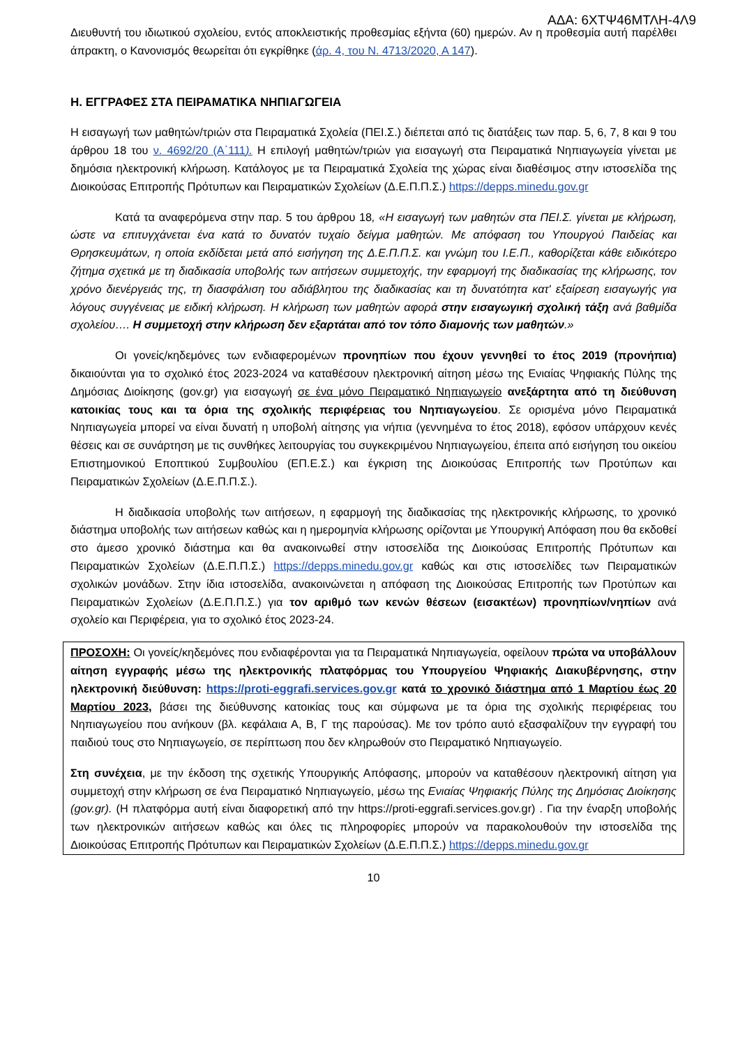ΑΔΑ: 6ΧΤΨ46ΜΤΛΗ-4Λ9
Διευθυντή του ιδιωτικού σχολείου, εντός αποκλειστικής προθεσμίας εξήντα (60) ημερών. Αν η προθεσμία αυτή παρέλθει άπρακτη, ο Κανονισμός θεωρείται ότι εγκρίθηκε (άρ. 4, του Ν. 4713/2020, Α 147).
Η. ΕΓΓΡΑΦΕΣ ΣΤΑ ΠΕΙΡΑΜΑΤΙΚΑ ΝΗΠΙΑΓΩΓΕΙΑ
Η εισαγωγή των μαθητών/τριών στα Πειραματικά Σχολεία (ΠΕΙ.Σ.) διέπεται από τις διατάξεις των παρ. 5, 6, 7, 8 και 9 του άρθρου 18 του ν. 4692/20 (Α΄111). Η επιλογή μαθητών/τριών για εισαγωγή στα Πειραματικά Νηπιαγωγεία γίνεται με δημόσια ηλεκτρονική κλήρωση. Κατάλογος με τα Πειραματικά Σχολεία της χώρας είναι διαθέσιμος στην ιστοσελίδα της Διοικούσας Επιτροπής Πρότυπων και Πειραματικών Σχολείων (Δ.Ε.Π.Π.Σ.) https://depps.minedu.gov.gr
Κατά τα αναφερόμενα στην παρ. 5 του άρθρου 18, «Η εισαγωγή των μαθητών στα ΠΕΙ.Σ. γίνεται με κλήρωση, ώστε να επιτυγχάνεται ένα κατά το δυνατόν τυχαίο δείγμα μαθητών. Με απόφαση του Υπουργού Παιδείας και Θρησκευμάτων, η οποία εκδίδεται μετά από εισήγηση της Δ.Ε.Π.Π.Σ. και γνώμη του Ι.Ε.Π., καθορίζεται κάθε ειδικότερο ζήτημα σχετικά με τη διαδικασία υποβολής των αιτήσεων συμμετοχής, την εφαρμογή της διαδικασίας της κλήρωσης, τον χρόνο διενέργειάς της, τη διασφάλιση του αδιάβλητου της διαδικασίας και τη δυνατότητα κατ' εξαίρεση εισαγωγής για λόγους συγγένειας με ειδική κλήρωση. Η κλήρωση των μαθητών αφορά στην εισαγωγική σχολική τάξη ανά βαθμίδα σχολείου…. Η συμμετοχή στην κλήρωση δεν εξαρτάται από τον τόπο διαμονής των μαθητών.»
Οι γονείς/κηδεμόνες των ενδιαφερομένων προνηπίων που έχουν γεννηθεί το έτος 2019 (προνήπια) δικαιούνται για το σχολικό έτος 2023-2024 να καταθέσουν ηλεκτρονική αίτηση μέσω της Ενιαίας Ψηφιακής Πύλης της Δημόσιας Διοίκησης (gov.gr) για εισαγωγή σε ένα μόνο Πειραματικό Νηπιαγωγείο ανεξάρτητα από τη διεύθυνση κατοικίας τους και τα όρια της σχολικής περιφέρειας του Νηπιαγωγείου. Σε ορισμένα μόνο Πειραματικά Νηπιαγωγεία μπορεί να είναι δυνατή η υποβολή αίτησης για νήπια (γεννημένα το έτος 2018), εφόσον υπάρχουν κενές θέσεις και σε συνάρτηση με τις συνθήκες λειτουργίας του συγκεκριμένου Νηπιαγωγείου, έπειτα από εισήγηση του οικείου Επιστημονικού Εποπτικού Συμβουλίου (ΕΠ.Ε.Σ.) και έγκριση της Διοικούσας Επιτροπής των Προτύπων και Πειραματικών Σχολείων (Δ.Ε.Π.Π.Σ.).
Η διαδικασία υποβολής των αιτήσεων, η εφαρμογή της διαδικασίας της ηλεκτρονικής κλήρωσης, το χρονικό διάστημα υποβολής των αιτήσεων καθώς και η ημερομηνία κλήρωσης ορίζονται με Υπουργική Απόφαση που θα εκδοθεί στο άμεσο χρονικό διάστημα και θα ανακοινωθεί στην ιστοσελίδα της Διοικούσας Επιτροπής Πρότυπων και Πειραματικών Σχολείων (Δ.Ε.Π.Π.Σ.) https://depps.minedu.gov.gr καθώς και στις ιστοσελίδες των Πειραματικών σχολικών μονάδων. Στην ίδια ιστοσελίδα, ανακοινώνεται η απόφαση της Διοικούσας Επιτροπής των Προτύπων και Πειραματικών Σχολείων (Δ.Ε.Π.Π.Σ.) για τον αριθμό των κενών θέσεων (εισακτέων) προνηπίων/νηπίων ανά σχολείο και Περιφέρεια, για το σχολικό έτος 2023-24.
ΠΡΟΣΟΧΗ: Οι γονείς/κηδεμόνες που ενδιαφέρονται για τα Πειραματικά Νηπιαγωγεία, οφείλουν πρώτα να υποβάλλουν αίτηση εγγραφής μέσω της ηλεκτρονικής πλατφόρμας του Υπουργείου Ψηφιακής Διακυβέρνησης, στην ηλεκτρονική διεύθυνση: https://proti-eggrafi.services.gov.gr κατά το χρονικό διάστημα από 1 Μαρτίου έως 20 Μαρτίου 2023, βάσει της διεύθυνσης κατοικίας τους και σύμφωνα με τα όρια της σχολικής περιφέρειας του Νηπιαγωγείου που ανήκουν (βλ. κεφάλαια Α, Β, Γ της παρούσας). Με τον τρόπο αυτό εξασφαλίζουν την εγγραφή του παιδιού τους στο Νηπιαγωγείο, σε περίπτωση που δεν κληρωθούν στο Πειραματικό Νηπιαγωγείο.
Στη συνέχεια, με την έκδοση της σχετικής Υπουργικής Απόφασης, μπορούν να καταθέσουν ηλεκτρονική αίτηση για συμμετοχή στην κλήρωση σε ένα Πειραματικό Νηπιαγωγείο, μέσω της Ενιαίας Ψηφιακής Πύλης της Δημόσιας Διοίκησης (gov.gr). (Η πλατφόρμα αυτή είναι διαφορετική από την https://proti-eggrafi.services.gov.gr) . Για την έναρξη υποβολής των ηλεκτρονικών αιτήσεων καθώς και όλες τις πληροφορίες μπορούν να παρακολουθούν την ιστοσελίδα της Διοικούσας Επιτροπής Πρότυπων και Πειραματικών Σχολείων (Δ.Ε.Π.Π.Σ.) https://depps.minedu.gov.gr
10